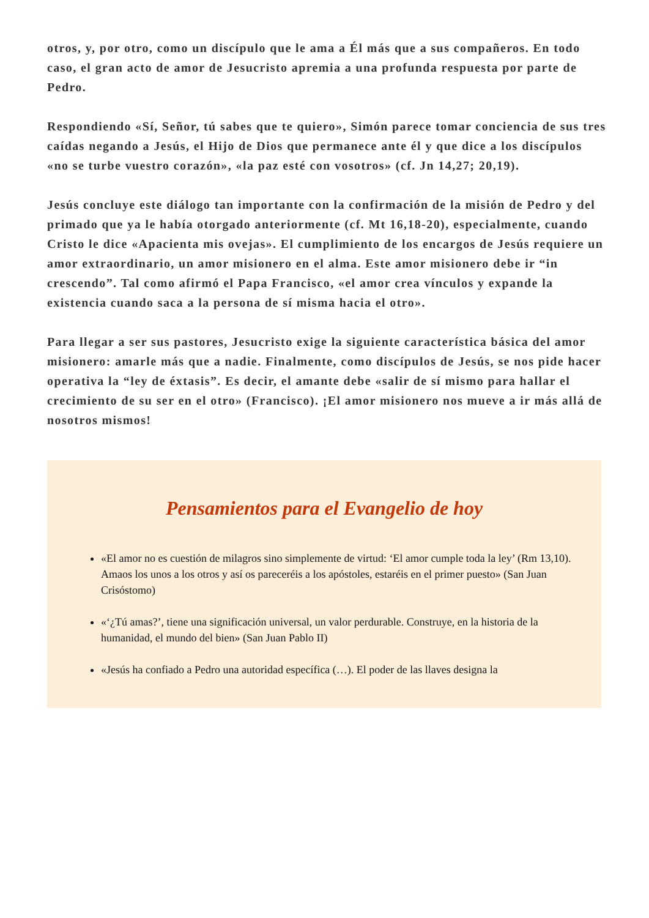otros, y, por otro, como un discípulo que le ama a Él más que a sus compañeros. En todo caso, el gran acto de amor de Jesucristo apremia a una profunda respuesta por parte de Pedro.
Respondiendo «Sí, Señor, tú sabes que te quiero», Simón parece tomar conciencia de sus tres caídas negando a Jesús, el Hijo de Dios que permanece ante él y que dice a los discípulos «no se turbe vuestro corazón», «la paz esté con vosotros» (cf. Jn 14,27; 20,19).
Jesús concluye este diálogo tan importante con la confirmación de la misión de Pedro y del primado que ya le había otorgado anteriormente (cf. Mt 16,18-20), especialmente, cuando Cristo le dice «Apacienta mis ovejas». El cumplimiento de los encargos de Jesús requiere un amor extraordinario, un amor misionero en el alma. Este amor misionero debe ir “in crescendo”. Tal como afirmó el Papa Francisco, «el amor crea vínculos y expande la existencia cuando saca a la persona de sí misma hacia el otro».
Para llegar a ser sus pastores, Jesucristo exige la siguiente característica básica del amor misionero: amarle más que a nadie. Finalmente, como discípulos de Jesús, se nos pide hacer operativa la “ley de éxtasis”. Es decir, el amante debe «salir de sí mismo para hallar el crecimiento de su ser en el otro» (Francisco). ¡El amor misionero nos mueve a ir más allá de nosotros mismos!
Pensamientos para el Evangelio de hoy
«El amor no es cuestión de milagros sino simplemente de virtud: ‘El amor cumple toda la ley’ (Rm 13,10). Amaos los unos a los otros y así os pareceréis a los apóstoles, estaréis en el primer puesto» (San Juan Crisóstomo)
«‘¿Tú amas?’, tiene una significación universal, un valor perdurable. Construye, en la historia de la humanidad, el mundo del bien» (San Juan Pablo II)
«Jesús ha confiado a Pedro una autoridad específica (…). El poder de las llaves designa la